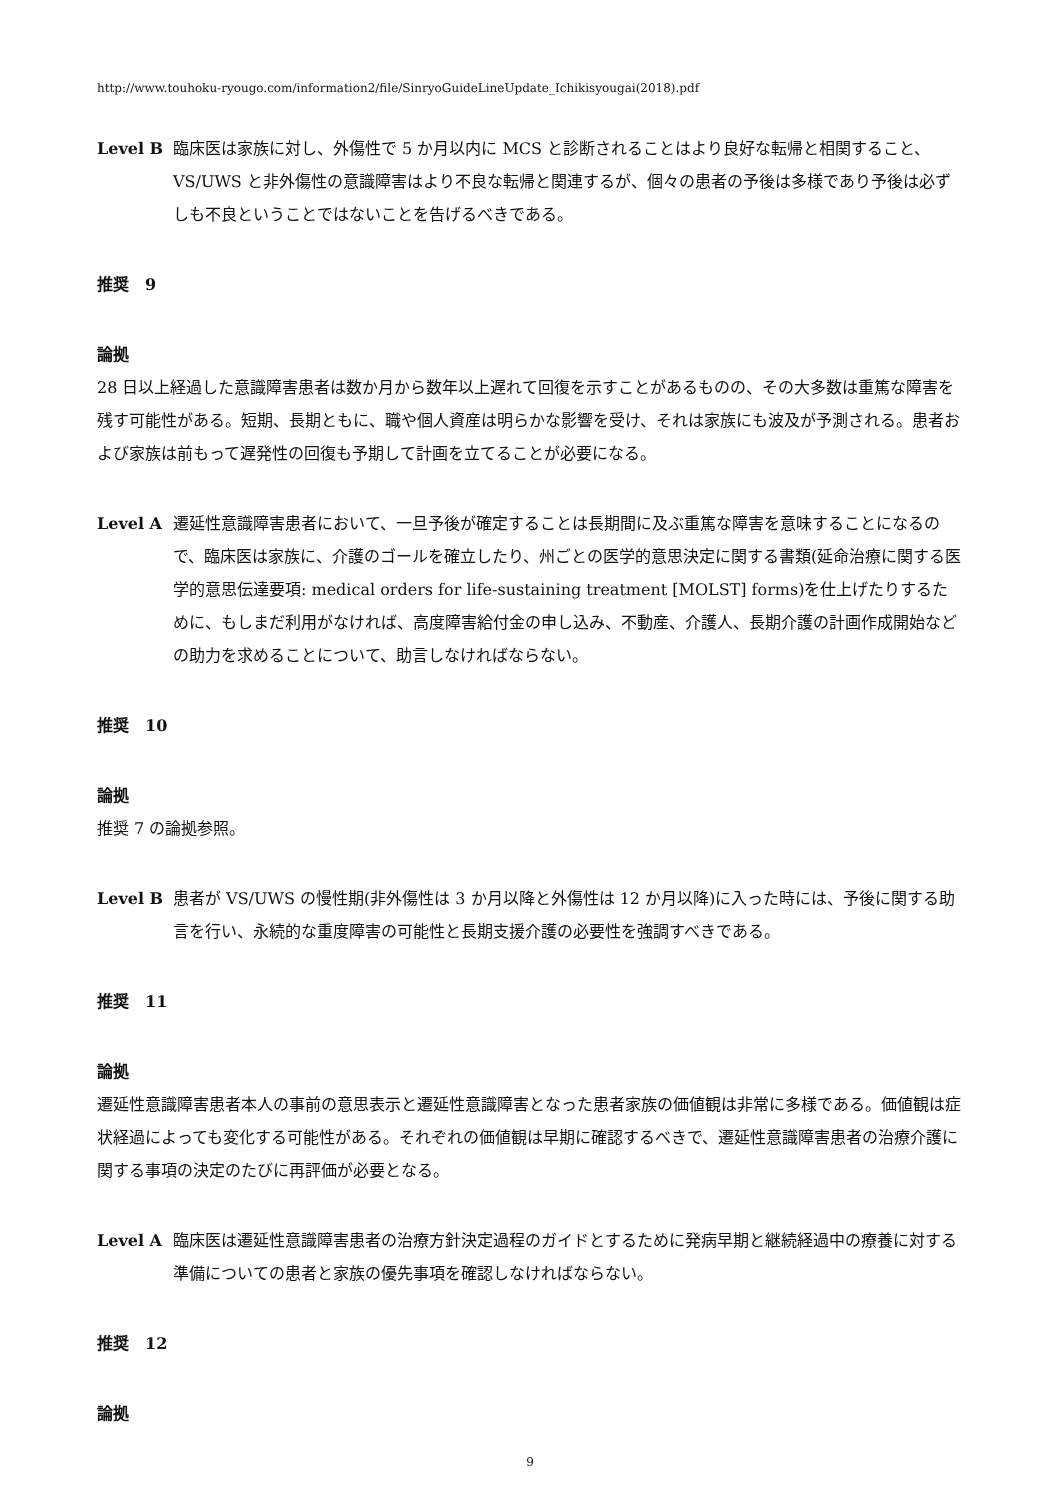http://www.touhoku-ryougo.com/information2/file/SinryoGuideLineUpdate_Ichikisyougai(2018).pdf
Level B 臨床医は家族に対し、外傷性で 5 か月以内に MCS と診断されることはより良好な転帰と相関すること、VS/UWS と非外傷性の意識障害はより不良な転帰と関連するが、個々の患者の予後は多様であり予後は必ずしも不良ということではないことを告げるべきである。
推奨　9
論拠
28 日以上経過した意識障害患者は数か月から数年以上遅れて回復を示すことがあるものの、その大多数は重篤な障害を残す可能性がある。短期、長期ともに、職や個人資産は明らかな影響を受け、それは家族にも波及が予測される。患者および家族は前もって遅発性の回復も予期して計画を立てることが必要になる。
Level A 遷延性意識障害患者において、一旦予後が確定することは長期間に及ぶ重篤な障害を意味することになるので、臨床医は家族に、介護のゴールを確立したり、州ごとの医学的意思決定に関する書類(延命治療に関する医学的意思伝達要項: medical orders for life-sustaining treatment [MOLST] forms)を仕上げたりするために、もしまだ利用がなければ、高度障害給付金の申し込み、不動産、介護人、長期介護の計画作成開始などの助力を求めることについて、助言しなければならない。
推奨　10
論拠
推奨 7 の論拠参照。
Level B 患者が VS/UWS の慢性期(非外傷性は 3 か月以降と外傷性は 12 か月以降)に入った時には、予後に関する助言を行い、永続的な重度障害の可能性と長期支援介護の必要性を強調すべきである。
推奨　11
論拠
遷延性意識障害患者本人の事前の意思表示と遷延性意識障害となった患者家族の価値観は非常に多様である。価値観は症状経過によっても変化する可能性がある。それぞれの価値観は早期に確認するべきで、遷延性意識障害患者の治療介護に関する事項の決定のたびに再評価が必要となる。
Level A 臨床医は遷延性意識障害患者の治療方針決定過程のガイドとするために発病早期と継続経過中の療養に対する準備についての患者と家族の優先事項を確認しなければならない。
推奨　12
論拠
9